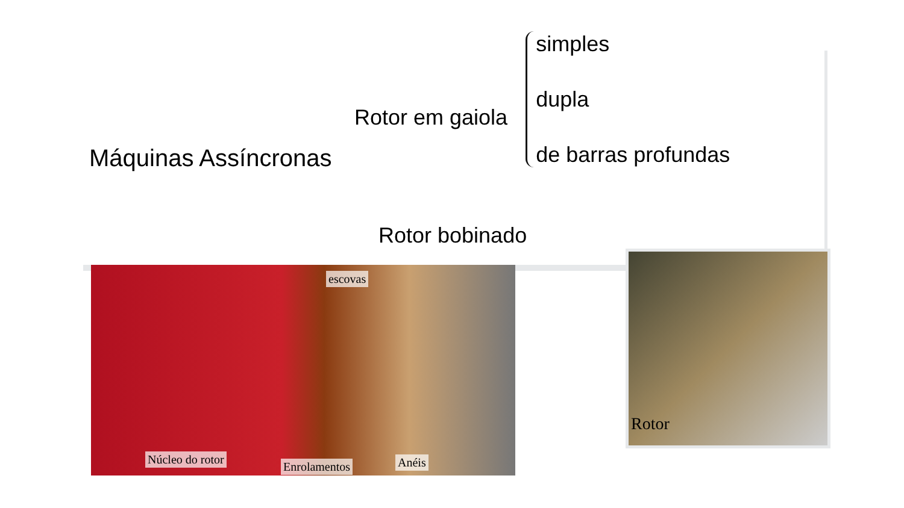Máquinas Assíncronas
Rotor em gaiola
simples
dupla
de barras profundas
Rotor bobinado
escovas
Núcleo do rotor
Enrolamentos Anéis
Rotor